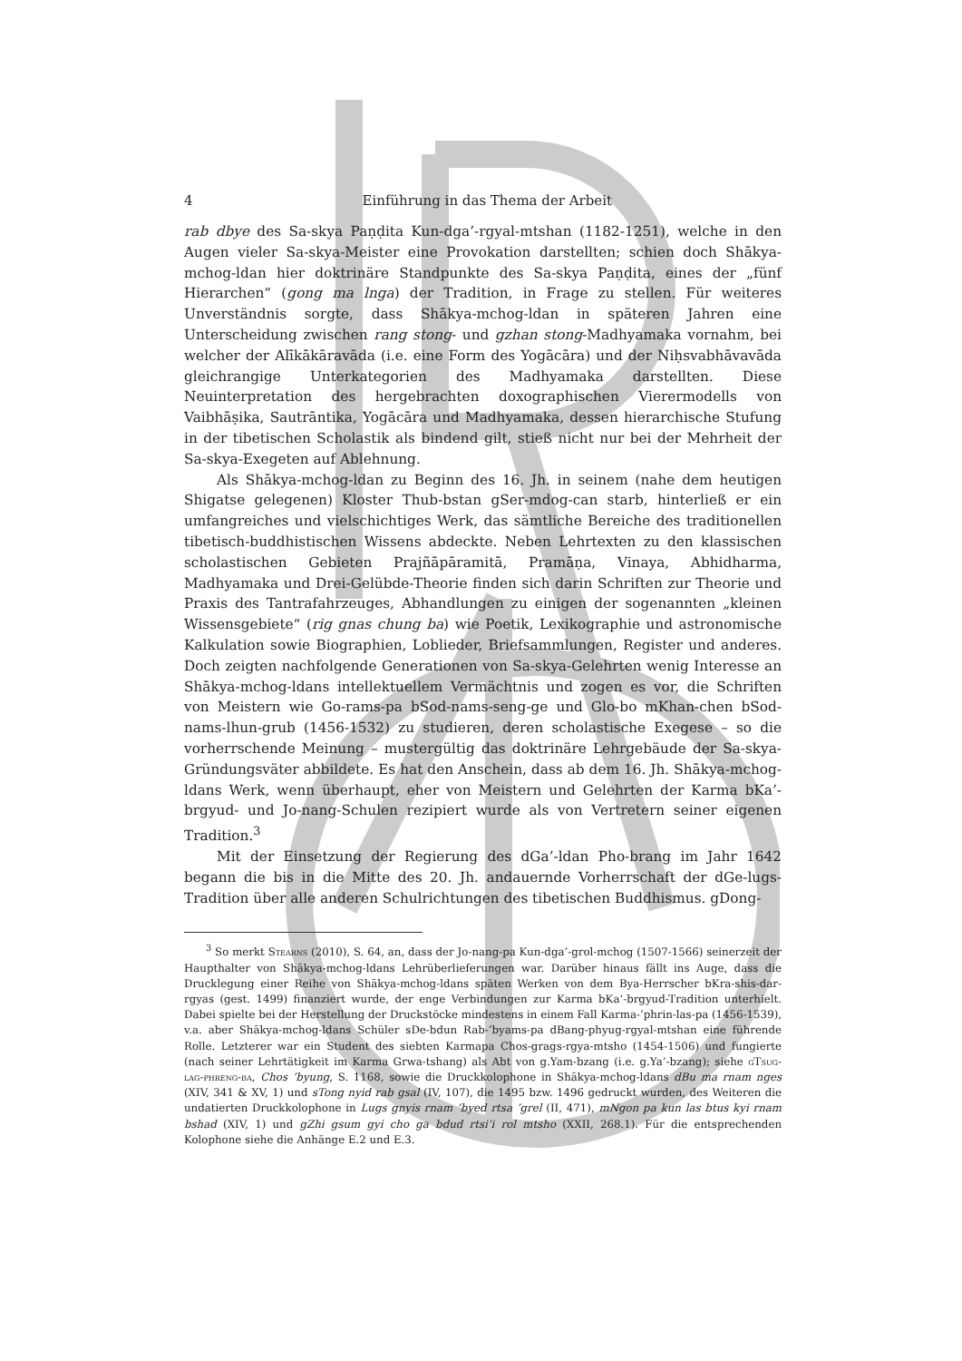4 Einführung in das Thema der Arbeit
rab dbye des Sa-skya Paṇḍita Kun-dga’-rgyal-mtshan (1182-1251), welche in den Augen vieler Sa-skya-Meister eine Provokation darstellten; schien doch Shākya-mchog-ldan hier doktrinäre Standpunkte des Sa-skya Paṇḍita, eines der „fünf Hierarchen“ (gong ma lnga) der Tradition, in Frage zu stellen. Für weiteres Unverständnis sorgte, dass Shākya-mchog-ldan in späteren Jahren eine Unterscheidung zwischen rang stong- und gzhan stong-Madhyamaka vornahm, bei welcher der Alīkākāravāda (i.e. eine Form des Yogācāra) und der Niḥsvabhāvavāda gleichrangige Unterkategorien des Madhyamaka darstellten. Diese Neuinterpretation des hergebrachten doxographischen Vierermodells von Vaibhāṣika, Sautrāntika, Yogācāra und Madhyamaka, dessen hierarchische Stufung in der tibetischen Scholastik als bindend gilt, stieß nicht nur bei der Mehrheit der Sa-skya-Exegeten auf Ablehnung.
Als Shākya-mchog-ldan zu Beginn des 16. Jh. in seinem (nahe dem heutigen Shigatse gelegenen) Kloster Thub-bstan gSer-mdog-can starb, hinterließ er ein umfangreiches und vielschichtiges Werk, das sämtliche Bereiche des traditionellen tibetisch-buddhistischen Wissens abdeckte. Neben Lehrtexten zu den klassischen scholastischen Gebieten Prajñāpāramitā, Pramāṇa, Vinaya, Abhidharma, Madhyamaka und Drei-Gelübde-Theorie finden sich darin Schriften zur Theorie und Praxis des Tantrafahrzeuges, Abhandlungen zu einigen der sogenannten „kleinen Wissensgebiete“ (rig gnas chung ba) wie Poetik, Lexikographie und astronomische Kalkulation sowie Biographien, Loblieder, Briefsammlungen, Register und anderes. Doch zeigten nachfolgende Generationen von Sa-skya-Gelehrten wenig Interesse an Shākya-mchog-ldans intellektuellem Vermächtnis und zogen es vor, die Schriften von Meistern wie Go-rams-pa bSod-nams-seng-ge und Glo-bo mKhan-chen bSod-nams-lhun-grub (1456-1532) zu studieren, deren scholastische Exegese – so die vorherrschende Meinung – mustergültig das doktrinäre Lehrgebäude der Sa-skya-Gründungsväter abbildete. Es hat den Anschein, dass ab dem 16. Jh. Shākya-mchog-ldans Werk, wenn überhaupt, eher von Meistern und Gelehrten der Karma bKa’-brgyud- und Jo-nang-Schulen rezipiert wurde als von Vertretern seiner eigenen Tradition.<sup>3</sup>
Mit der Einsetzung der Regierung des dGa’-ldan Pho-brang im Jahr 1642 begann die bis in die Mitte des 20. Jh. andauernde Vorherrschaft der dGe-lugs-Tradition über alle anderen Schulrichtungen des tibetischen Buddhismus. gDong-
<sup>3</sup> So merkt Stearns (2010), S. 64, an, dass der Jo-nang-pa Kun-dga’-grol-mchog (1507-1566) seinerzeit der Haupthalter von Shākya-mchog-ldans Lehrüberlieferungen war. Darüber hinaus fällt ins Auge, dass die Drucklegung einer Reihe von Shākya-mchog-ldans späten Werken von dem Bya-Herrscher bKra-shis-dar-rgyas (gest. 1499) finanziert wurde, der enge Verbindungen zur Karma bKa’-brgyud-Tradition unterhielt. Dabei spielte bei der Herstellung der Druckstöcke mindestens in einem Fall Karma-’phrin-las-pa (1456-1539), v.a. aber Shākya-mchog-ldans Schüler sDe-bdun Rab-’byams-pa dBang-phyug-rgyal-mtshan eine führende Rolle. Letzterer war ein Student des siebten Karmapa Chos-grags-rgya-mtsho (1454-1506) und fungierte (nach seiner Lehrtätigkeit im Karma Grwa-tshang) als Abt von g.Yam-bzang (i.e. g.Ya’-bzang); siehe gTsug-lag-phreng-ba, Chos ’byung, S. 1168, sowie die Druckkolophone in Shākya-mchog-ldans dBu ma rnam nges (XIV, 341 & XV, 1) und sTong nyid rab gsal (IV, 107), die 1495 bzw. 1496 gedruckt wurden, des Weiteren die undatierten Druckkolophone in Lugs gnyis rnam ’byed rtsa ’grel (II, 471), mNgon pa kun las btus kyi rnam bshad (XIV, 1) und gZhi gsum gyi cho ga bdud rtsi’i rol mtsho (XXII, 268.1). Für die entsprechenden Kolophone siehe die Anhänge E.2 und E.3.